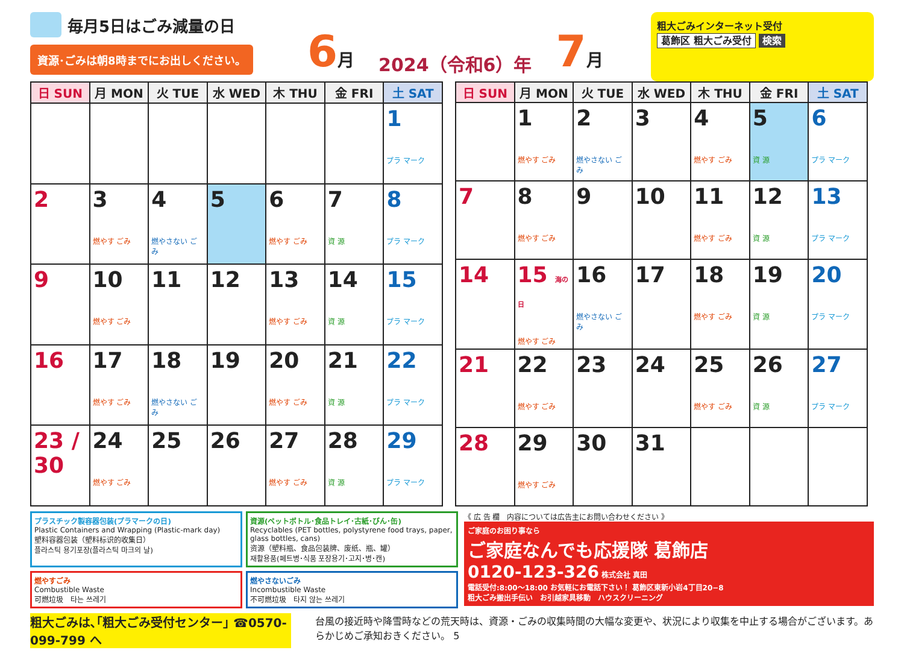毎月5日はごみ減量の日
資源･ごみは朝8時までにお出しください。
6 月 2024（令和6）年 7 月
粗大ごみインターネット受付
葛飾区 粗大ごみ受付 検索
| 日 SUN | 月 MON | 火 TUE | 水 WED | 木 THU | 金 FRI | 土 SAT |
| --- | --- | --- | --- | --- | --- | --- |
| | | | | | | 1 プラ マーク |
| 2 | 3 燃やす ごみ | 4 燃やさない ごみ | 5 | 6 燃やす ごみ | 7 資 源 | 8 プラ マーク |
| 9 | 10 燃やす ごみ | 11 | 12 | 13 燃やす ごみ | 14 資 源 | 15 プラ マーク |
| 16 | 17 燃やす ごみ | 18 燃やさない ごみ | 19 | 20 燃やす ごみ | 21 資 源 | 22 プラ マーク |
| 23 / 30 | 24 燃やす ごみ | 25 | 26 | 27 燃やす ごみ | 28 資 源 | 29 プラ マーク |
| 日 SUN | 月 MON | 火 TUE | 水 WED | 木 THU | 金 FRI | 土 SAT |
| --- | --- | --- | --- | --- | --- | --- |
| | 1 燃やす ごみ | 2 燃やさない ごみ | 3 | 4 燃やす ごみ | 5 資 源 | 6 プラ マーク |
| 7 | 8 燃やす ごみ | 9 | 10 | 11 燃やす ごみ | 12 資 源 | 13 プラ マーク |
| 14 | 15 海の日 燃やす ごみ | 16 燃やさない ごみ | 17 | 18 燃やす ごみ | 19 資 源 | 20 プラ マーク |
| 21 | 22 燃やす ごみ | 23 | 24 | 25 燃やす ごみ | 26 資 源 | 27 プラ マーク |
| 28 | 29 燃やす ごみ | 30 | 31 | | | |
プラスチック製容器包装(プラマークの日)
Plastic Containers and Wrapping (Plastic-mark day)
塑料容器包装（塑料标识的收集日）
플라스틱 용기포장(플라스틱 마크의 날)
資源(ペットボトル･食品トレイ･古紙･びん･缶)
Recyclables (PET bottles, polystyrene food trays, paper, glass bottles, cans)
资源（塑料瓶、食品包装牌、废纸、瓶、罐）
재활용품(페트병･식품 포장용기･고지･병･캔)
燃やすごみ
Combustible Waste
可燃垃圾　타는 쓰레기
燃やさないごみ
Incombustible Waste
不可燃垃圾　타지 않는 쓰레기
《 広 告 欄　内容については広告主にお問い合わせください 》
ご家庭のお困り事なら
ご家庭なんでも応援隊 葛飾店
0120-123-326 株式会社 真田
電話受付:8:00～18:00 お気軽にお電話下さい！ 葛飾区東新小岩4丁目20−8
粗大ごみ搬出手伝い　お引越家具移動　ハウスクリーニング
粗大ごみは､｢粗大ごみ受付センター｣ ☎0570-099-799 へ 台風の接近時や降雪時などの荒天時は、資源・ごみの収集時間の大幅な変更や、状況により収集を中止する場合がございます。あらかじめご承知おきください。 5